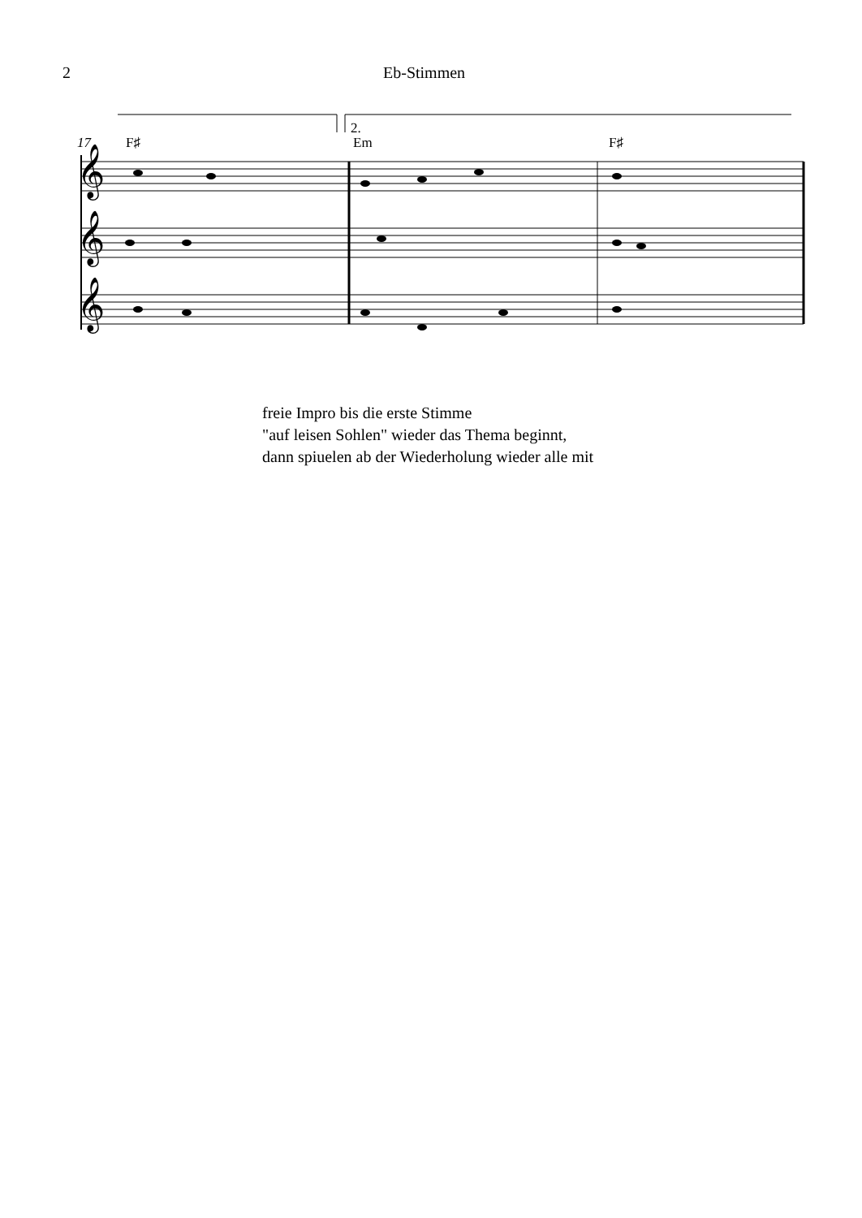2 Eb-Stimmen
𝄞
𝄞
𝄞
17
F♯
Em
F♯
2.
freie Impro bis die erste Stimme
"auf leisen Sohlen" wieder das Thema beginnt,
dann spiuelen ab der Wiederholung wieder alle mit